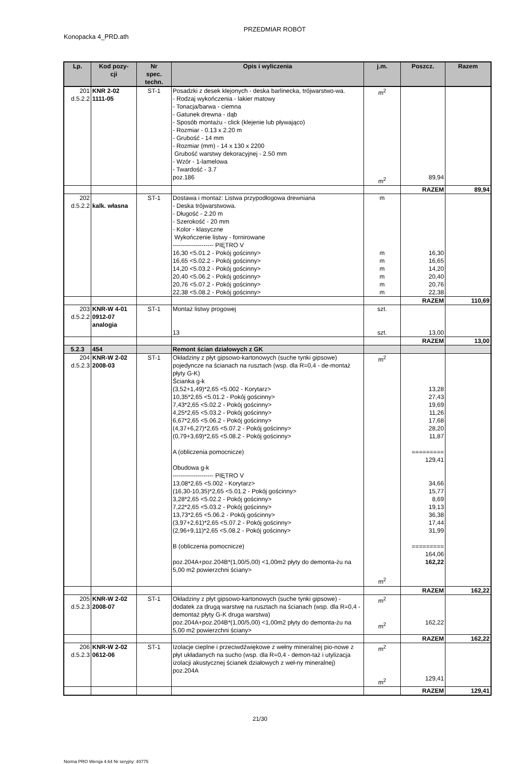PRZEDMIAR ROBÓT
Konopacka 4_PRD.ath
| Lp. | Kod pozy- cji | Nr spec. techn. | Opis i wyliczenia | j.m. | Poszcz. | Razem |
| --- | --- | --- | --- | --- | --- | --- |
| 201 d.5.2.2 | KNR 2-02 1111-05 | ST-1 | Posadzki z desek klejonych - deska barlinecka, trójwarstwo-wa. - Rodzaj wykończenia - lakier matowy - Tonacja/barwa - ciemna - Gatunek drewna - dąb - Sposób montażu - click (klejenie lub pływająco) - Rozmiar - 0.13 x 2.20 m - Grubość - 14 mm - Rozmiar (mm) - 14 x 130 x 2200 Grubość warstwy dekoracyjnej - 2.50 mm - Wzór - 1-lamelowa - Twardość - 3.7 poz.186 | m<sup>2</sup> m<sup>2</sup> | 89,94 | |
| | | | | | RAZEM | 89,94 |
| 202 d.5.2.2 | kalk. własna | ST-1 | Dostawa i montaż: Listwa przypodłogowa drewniana - Deska trójwarstwowa. - Długość - 2.20 m - Szerokość - 20 mm - Kolor - klasyczne Wykończenie listwy - fornirowane -------------------- PIĘTRO V 16,30 <5.01.2 - Pokój gościnny> 16,65 <5.02.2 - Pokój gościnny> 14,20 <5.03.2 - Pokój gościnny> 20,40 <5.06.2 - Pokój gościnny> 20,76 <5.07.2 - Pokój gościnny> 22,38 <5.08.2 - Pokój gościnny> | m m m m m m m | 16,30 16,65 14,20 20,40 20,76 22,38 | |
| | | | | | RAZEM | 110,69 |
| 203 d.5.2.2 | KNR-W 4-01 0912-07 analogia | ST-1 | Montaż listwy progowej 13 | szt. szt. | 13,00 | |
| | | | | | RAZEM | 13,00 |
| 5.2.3 | 454 | | Remont ścian działowych z GK | | | |
| 204 d.5.2.3 | KNR-W 2-02 2008-03 | ST-1 | Okładziny z płyt gipsowo-kartonowych (suche tynki gipsowe) pojedyncze na ścianach na rusztach (wsp. dla R=0,4 - de-montaż płyty G-K) Ścianka g-k (3,52+1,49)*2,65 <5.002 - Korytarz> 10,35*2,65 <5.01.2 - Pokój gościnny> 7,43*2,65 <5.02.2 - Pokój gościnny> 4,25*2,65 <5.03.2 - Pokój gościnny> 6,67*2,65 <5.06.2 - Pokój gościnny> (4,37+6,27)*2,65 <5.07.2 - Pokój gościnny> (0,79+3,69)*2,65 <5.08.2 - Pokój gościnny> A (obliczenia pomocnicze) Obudowa g-k -------------------- PIĘTRO V 13,08*2,65 <5.002 - Korytarz> (16,30-10,35)*2,65 <5.01.2 - Pokój gościnny> 3,28*2,65 <5.02.2 - Pokój gościnny> 7,22*2,65 <5.03.2 - Pokój gościnny> 13,73*2,65 <5.06.2 - Pokój gościnny> (3,97+2,61)*2,65 <5.07.2 - Pokój gościnny> (2,96+9,11)*2,65 <5.08.2 - Pokój gościnny> B (obliczenia pomocnicze) poz.204A+poz.204B*(1,00/5,00) <1,00m2 płyty do demonta-żu na 5,00 m2 powierzchni ściany> | m<sup>2</sup> m<sup>2</sup> | 13,28 27,43 19,69 11,26 17,68 28,20 11,87 ========= 129,41 34,66 15,77 8,69 19,13 36,38 17,44 31,99 ========= 164,06 162,22 | |
| | | | | | RAZEM | 162,22 |
| 205 d.5.2.3 | KNR-W 2-02 2008-07 | ST-1 | Okładziny z płyt gipsowo-kartonowych (suche tynki gipsowe) - dodatek za drugą warstwę na rusztach na ścianach (wsp. dla R=0,4 - demontaż płyty G-K druga warstwa) poz.204A+poz.204B*(1,00/5,00) <1,00m2 płyty do demonta-żu na 5,00 m2 powierzchni ściany> | m<sup>2</sup> m<sup>2</sup> | 162,22 | |
| | | | | | RAZEM | 162,22 |
| 206 d.5.2.3 | KNR-W 2-02 0612-06 | ST-1 | Izolacje cieplne i przeciwdźwiękowe z wełny mineralnej pio-nowe z płyt układanych na sucho (wsp. dla R=0,4 - demon-taż i utylizacja izolacji akustycznej ścianek działowych z weł-ny mineralnej) poz.204A | m<sup>2</sup> m<sup>2</sup> | 129,41 | |
| | | | | | RAZEM | 129,41 |
21/30
Norma PRO Wersja 4.64 Nr seryjny: 40775